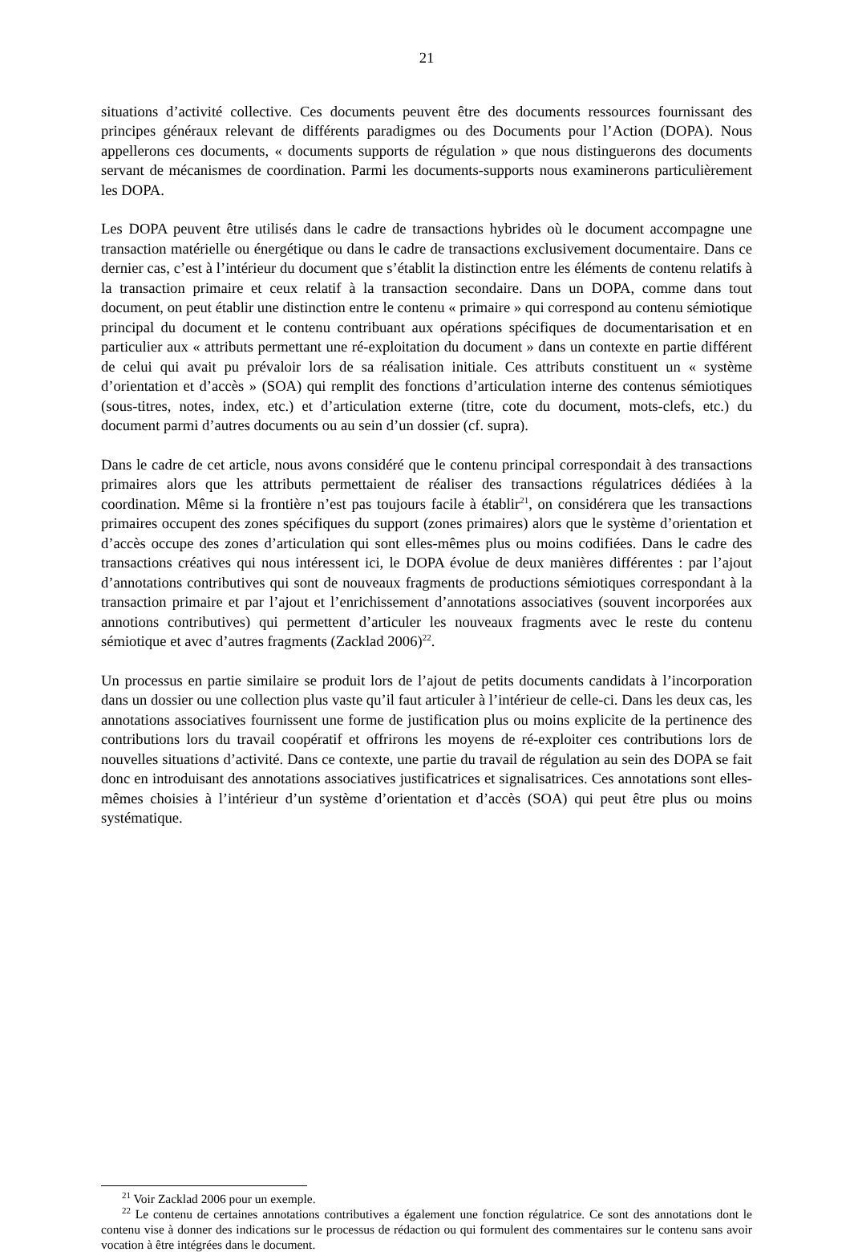21
situations d’activité collective. Ces documents peuvent être des documents ressources fournissant des principes généraux relevant de différents paradigmes ou des Documents pour l’Action (DOPA). Nous appellerons ces documents, « documents supports de régulation » que nous distinguerons des documents servant de mécanismes de coordination. Parmi les documents-supports nous examinerons particulièrement les DOPA.
Les DOPA peuvent être utilisés dans le cadre de transactions hybrides où le document accompagne une transaction matérielle ou énergétique ou dans le cadre de transactions exclusivement documentaire. Dans ce dernier cas, c’est à l’intérieur du document que s’établit la distinction entre les éléments de contenu relatifs à la transaction primaire et ceux relatif à la transaction secondaire. Dans un DOPA, comme dans tout document, on peut établir une distinction entre le contenu « primaire » qui correspond au contenu sémiotique principal du document et le contenu contribuant aux opérations spécifiques de documentarisation et en particulier aux « attributs permettant une ré-exploitation du document » dans un contexte en partie différent de celui qui avait pu prévaloir lors de sa réalisation initiale. Ces attributs constituent un « système d’orientation et d’accès » (SOA) qui remplit des fonctions d’articulation interne des contenus sémiotiques (sous-titres, notes, index, etc.) et d’articulation externe (titre, cote du document, mots-clefs, etc.) du document parmi d’autres documents ou au sein d’un dossier (cf. supra).
Dans le cadre de cet article, nous avons considéré que le contenu principal correspondait à des transactions primaires alors que les attributs permettaient de réaliser des transactions régulatrices dédiées à la coordination. Même si la frontière n’est pas toujours facile à établir<sup>21</sup>, on considérera que les transactions primaires occupent des zones spécifiques du support (zones primaires) alors que le système d’orientation et d’accès occupe des zones d’articulation qui sont elles-mêmes plus ou moins codifiées. Dans le cadre des transactions créatives qui nous intéressent ici, le DOPA évolue de deux manières différentes : par l’ajout d’annotations contributives qui sont de nouveaux fragments de productions sémiotiques correspondant à la transaction primaire et par l’ajout et l’enrichissement d’annotations associatives (souvent incorporées aux annotions contributives) qui permettent d’articuler les nouveaux fragments avec le reste du contenu sémiotique et avec d’autres fragments (Zacklad 2006)<sup>22</sup>.
Un processus en partie similaire se produit lors de l’ajout de petits documents candidats à l’incorporation dans un dossier ou une collection plus vaste qu’il faut articuler à l’intérieur de celle-ci. Dans les deux cas, les annotations associatives fournissent une forme de justification plus ou moins explicite de la pertinence des contributions lors du travail coopératif et offrirons les moyens de ré-exploiter ces contributions lors de nouvelles situations d’activité. Dans ce contexte, une partie du travail de régulation au sein des DOPA se fait donc en introduisant des annotations associatives justificatrices et signalisatrices. Ces annotations sont elles-mêmes choisies à l’intérieur d’un système d’orientation et d’accès (SOA) qui peut être plus ou moins systématique.
<sup>21</sup> Voir Zacklad 2006 pour un exemple.
<sup>22</sup> Le contenu de certaines annotations contributives a également une fonction régulatrice. Ce sont des annotations dont le contenu vise à donner des indications sur le processus de rédaction ou qui formulent des commentaires sur le contenu sans avoir vocation à être intégrées dans le document.